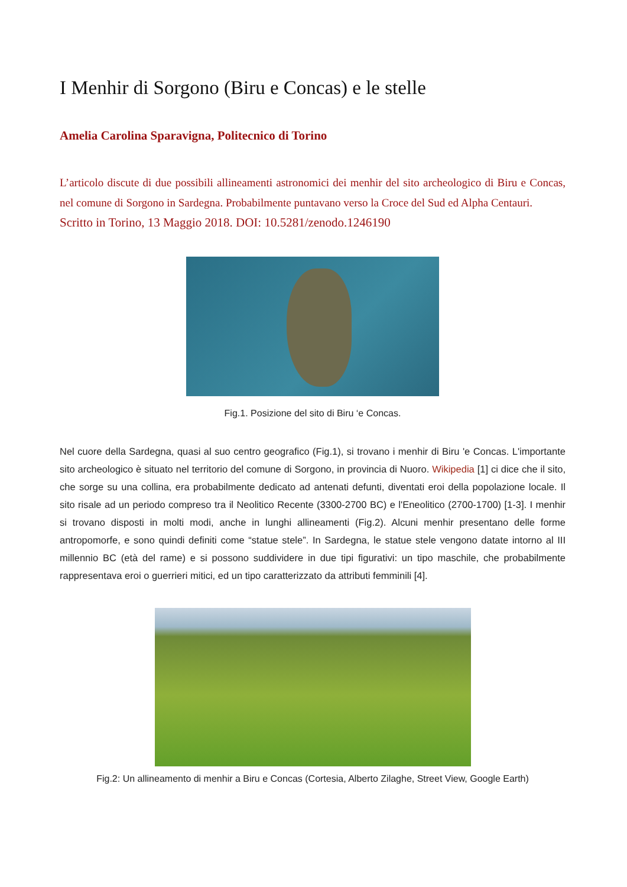I Menhir di Sorgono (Biru e Concas) e le stelle
Amelia Carolina Sparavigna, Politecnico di Torino
L’articolo discute di due possibili allineamenti astronomici dei menhir del sito archeologico di Biru e Concas, nel comune di Sorgono in Sardegna. Probabilmente puntavano verso la Croce del Sud ed Alpha Centauri.
Scritto in Torino, 13 Maggio 2018. DOI: 10.5281/zenodo.1246190
Fig.1. Posizione del sito di Biru ‘e Concas.
Nel cuore della Sardegna, quasi al suo centro geografico (Fig.1), si trovano i menhir di Biru 'e Concas. L'importante sito archeologico è situato nel territorio del comune di Sorgono, in provincia di Nuoro. Wikipedia [1] ci dice che il sito, che sorge su una collina, era probabilmente dedicato ad antenati defunti, diventati eroi della popolazione locale. Il sito risale ad un periodo compreso tra il Neolitico Recente (3300-2700 BC) e l'Eneolitico (2700-1700) [1-3]. I menhir si trovano disposti in molti modi, anche in lunghi allineamenti (Fig.2). Alcuni menhir presentano delle forme antropomorfe, e sono quindi definiti come “statue stele”. In Sardegna, le statue stele vengono datate intorno al III millennio BC (età del rame) e si possono suddividere in due tipi figurativi: un tipo maschile, che probabilmente rappresentava eroi o guerrieri mitici, ed un tipo caratterizzato da attributi femminili [4].
Fig.2: Un allineamento di menhir a Biru e Concas (Cortesia, Alberto Zilaghe, Street View, Google Earth)